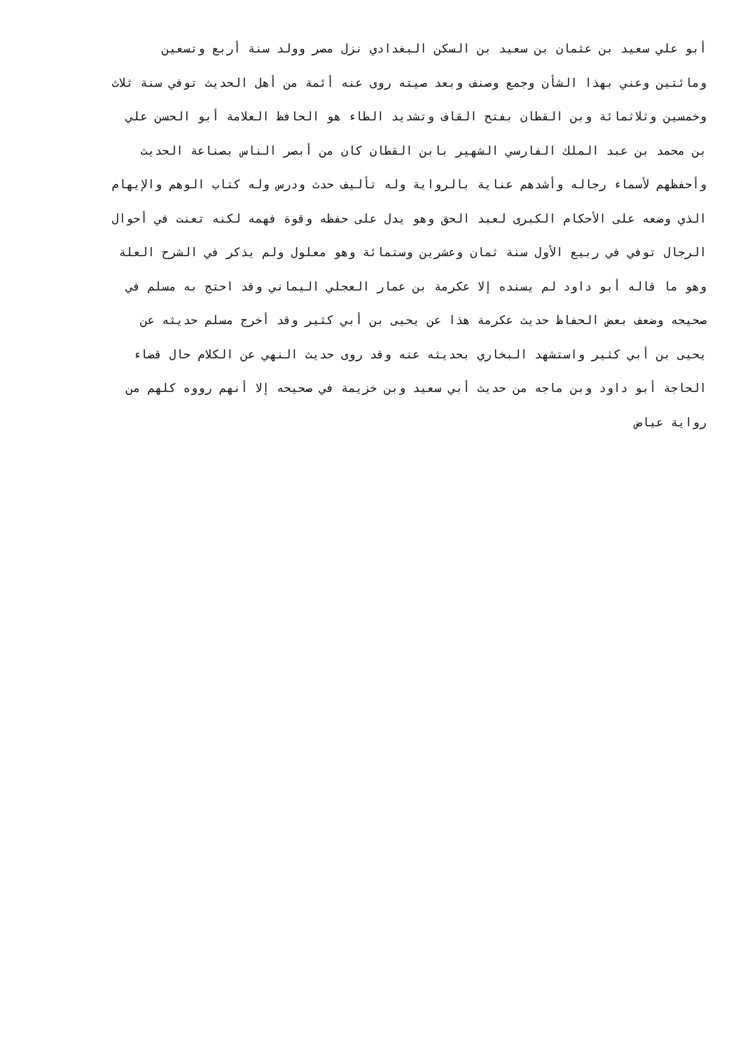أبو علي سعيد بن عثمان بن سعيد بن السكن البغدادي نزل مصر وولد سنة أربع وتسعين
ومائتين وعني بهذا الشأن وجمع وصنف وبعد صيته روى عنه أئمة من أهل الحديث توفي سنة ثلاث
وخمسين وثلاثمائة وبن القطان بفتح القاف وتشديد الطاء هو الحافظ العلامة أبو الحسن علي
بن محمد بن عبد الملك الفارسي الشهير بابن القطان كان من أبصر الناس بصناعة الحديث
وأحفظهم لأسماء رجاله وأشدهم عناية بالرواية وله تأليف حدث ودرس وله كتاب الوهم والإيهام
الذي وضعه على الأحكام الكبرى لعبد الحق وهو يدل على حفظه وقوة فهمه لكنه تعنت في أحوال
الرجال توفي في ربيع الأول سنة ثمان وعشرين وستمائة وهو معلول ولم يذكر في الشرح العلة
وهو ما قاله أبو داود لم يسنده إلا عكرمة بن عمار العجلي اليماني وقد احتج به مسلم في
صحيحه وضعف بعض الحفاظ حديث عكرمة هذا عن يحيى بن أبي كثير وقد أخرج مسلم حديثه عن
يحيى بن أبي كثير واستشهد البخاري بحديثه عنه وقد روى حديث النهي عن الكلام حال قضاء
الحاجة أبو داود وبن ماجه من حديث أبي سعيد وبن خزيمة في صحيحه إلا أنهم رووه كلهم من
رواية عياض